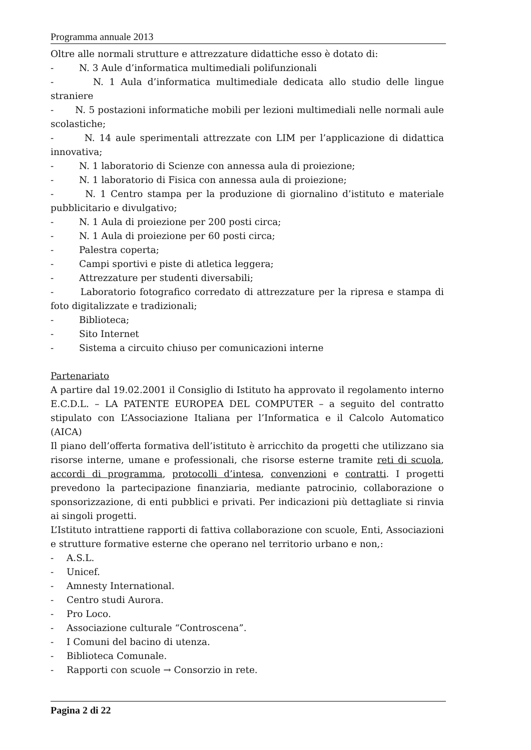Programma annuale 2013
Oltre alle normali strutture e attrezzature didattiche esso è dotato di:
- N. 3 Aule d’informatica multimediali polifunzionali
- N. 1 Aula d’informatica multimediale dedicata allo studio delle lingue straniere
- N. 5 postazioni informatiche mobili per lezioni multimediali nelle normali aule scolastiche;
- N. 14 aule sperimentali attrezzate con LIM per l’applicazione di didattica innovativa;
- N. 1 laboratorio di Scienze con annessa aula di proiezione;
- N. 1 laboratorio di Fisica con annessa aula di proiezione;
- N. 1 Centro stampa per la produzione di giornalino d’istituto e materiale pubblicitario e divulgativo;
- N. 1 Aula di proiezione per 200 posti circa;
- N. 1 Aula di proiezione per 60 posti circa;
- Palestra coperta;
- Campi sportivi e piste di atletica leggera;
- Attrezzature per studenti diversabili;
- Laboratorio fotografico corredato di attrezzature per la ripresa e stampa di foto digitalizzate e tradizionali;
- Biblioteca;
- Sito Internet
- Sistema a circuito chiuso per comunicazioni interne
Partenariato
A partire dal 19.02.2001 il Consiglio di Istituto ha approvato il regolamento interno E.C.D.L. – LA PATENTE EUROPEA DEL COMPUTER – a seguito del contratto stipulato con L’Associazione Italiana per l’Informatica e il Calcolo Automatico (AICA)
Il piano dell’offerta formativa dell’istituto è arricchito da progetti che utilizzano sia risorse interne, umane e professionali, che risorse esterne tramite reti di scuola, accordi di programma, protocolli d’intesa, convenzioni e contratti. I progetti prevedono la partecipazione finanziaria, mediante patrocinio, collaborazione o sponsorizzazione, di enti pubblici e privati. Per indicazioni più dettagliate si rinvia ai singoli progetti.
L’Istituto intrattiene rapporti di fattiva collaborazione con scuole, Enti, Associazioni e strutture formative esterne che operano nel territorio urbano e non,:
- A.S.L.
- Unicef.
- Amnesty International.
- Centro studi Aurora.
- Pro Loco.
- Associazione culturale “Controscena”.
- I Comuni del bacino di utenza.
- Biblioteca Comunale.
- Rapporti con scuole → Consorzio in rete.
Pagina 2 di 22